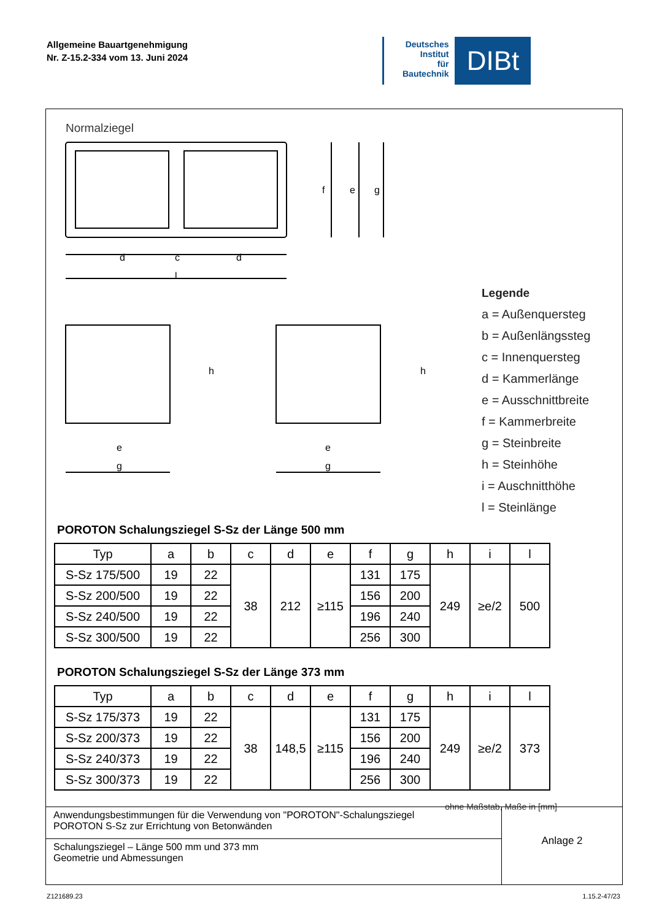Allgemeine Bauartgenehmigung
Nr. Z-15.2-334 vom 13. Juni 2024
Deutsches
Institut
für
Bautechnik
DIBt
Normalziegel
d
c
d
l
f
e
g
e
g
e
g
h
h
Legende
a = Außenquersteg
b = Außenlängssteg
c = Innenquersteg
d = Kammerlänge
e = Ausschnittbreite
f = Kammerbreite
g = Steinbreite
h = Steinhöhe
i = Auschnitthöhe
l = Steinlänge
POROTON Schalungsziegel S-Sz der Länge 500 mm
| Typ | a | b | c | d | e | f | g | h | i | l |
| --- | --- | --- | --- | --- | --- | --- | --- | --- | --- | --- |
| S-Sz 175/500 | 19 | 22 | 38 | 212 | ≥115 | 131 | 175 | 249 | ≥e/2 | 500 |
| S-Sz 200/500 | 19 | 22 | | | | 156 | 200 | | | |
| S-Sz 240/500 | 19 | 22 | | | | 196 | 240 | | | |
| S-Sz 300/500 | 19 | 22 | | | | 256 | 300 | | | |
POROTON Schalungsziegel S-Sz der Länge 373 mm
| Typ | a | b | c | d | e | f | g | h | i | l |
| --- | --- | --- | --- | --- | --- | --- | --- | --- | --- | --- |
| S-Sz 175/373 | 19 | 22 | 38 | 148,5 | ≥115 | 131 | 175 | 249 | ≥e/2 | 373 |
| S-Sz 200/373 | 19 | 22 | | | | 156 | 200 | | | |
| S-Sz 240/373 | 19 | 22 | | | | 196 | 240 | | | |
| S-Sz 300/373 | 19 | 22 | | | | 256 | 300 | | | |
ohne Maßstab, Maße in [mm]
Anwendungsbestimmungen für die Verwendung von "POROTON"-Schalungsziegel
POROTON S-Sz zur Errichtung von Betonwänden
Schalungsziegel – Länge 500 mm und 373 mm
Geometrie und Abmessungen
Anlage 2
Z121689.23 1.15.2-47/23